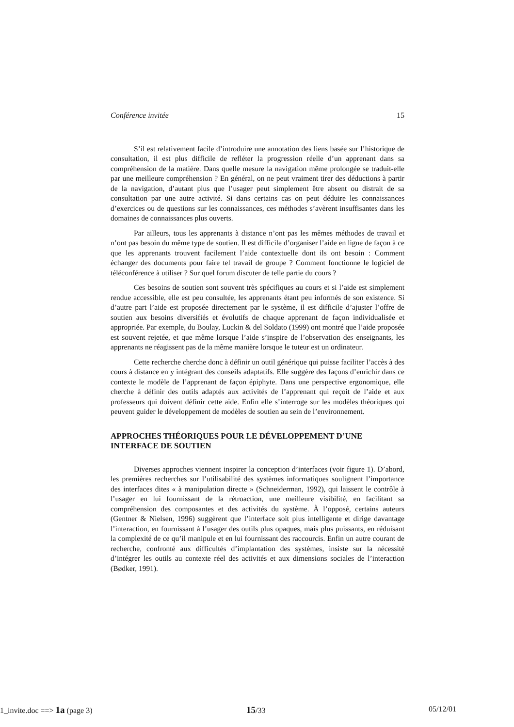Conférence invitée 15
S’il est relativement facile d’introduire une annotation des liens basée sur l’historique de consultation, il est plus difficile de refléter la progression réelle d’un apprenant dans sa compréhension de la matière. Dans quelle mesure la navigation même prolongée se traduit-elle par une meilleure compréhension ? En général, on ne peut vraiment tirer des déductions à partir de la navigation, d’autant plus que l’usager peut simplement être absent ou distrait de sa consultation par une autre activité. Si dans certains cas on peut déduire les connaissances d’exercices ou de questions sur les connaissances, ces méthodes s’avèrent insuffisantes dans les domaines de connaissances plus ouverts.
Par ailleurs, tous les apprenants à distance n’ont pas les mêmes méthodes de travail et n’ont pas besoin du même type de soutien. Il est difficile d’organiser l’aide en ligne de façon à ce que les apprenants trouvent facilement l’aide contextuelle dont ils ont besoin : Comment échanger des documents pour faire tel travail de groupe ? Comment fonctionne le logiciel de téléconférence à utiliser ? Sur quel forum discuter de telle partie du cours ?
Ces besoins de soutien sont souvent très spécifiques au cours et si l’aide est simplement rendue accessible, elle est peu consultée, les apprenants étant peu informés de son existence. Si d’autre part l’aide est proposée directement par le système, il est difficile d’ajuster l’offre de soutien aux besoins diversifiés et évolutifs de chaque apprenant de façon individualisée et appropriée. Par exemple, du Boulay, Luckin & del Soldato (1999) ont montré que l’aide proposée est souvent rejetée, et que même lorsque l’aide s’inspire de l’observation des enseignants, les apprenants ne réagissent pas de la même manière lorsque le tuteur est un ordinateur.
Cette recherche cherche donc à définir un outil générique qui puisse faciliter l’accès à des cours à distance en y intégrant des conseils adaptatifs. Elle suggère des façons d’enrichir dans ce contexte le modèle de l’apprenant de façon épiphyte. Dans une perspective ergonomique, elle cherche à définir des outils adaptés aux activités de l’apprenant qui reçoit de l’aide et aux professeurs qui doivent définir cette aide. Enfin elle s’interroge sur les modèles théoriques qui peuvent guider le développement de modèles de soutien au sein de l’environnement.
APPROCHES THÉORIQUES POUR LE DÉVELOPPEMENT D’UNE INTERFACE DE SOUTIEN
Diverses approches viennent inspirer la conception d’interfaces (voir figure 1). D’abord, les premières recherches sur l’utilisabilité des systèmes informatiques soulignent l’importance des interfaces dites « à manipulation directe » (Schneiderman, 1992), qui laissent le contrôle à l’usager en lui fournissant de la rétroaction, une meilleure visibilité, en facilitant sa compréhension des composantes et des activités du système. À l’opposé, certains auteurs (Gentner & Nielsen, 1996) suggèrent que l’interface soit plus intelligente et dirige davantage l’interaction, en fournissant à l’usager des outils plus opaques, mais plus puissants, en réduisant la complexité de ce qu’il manipule et en lui fournissant des raccourcis. Enfin un autre courant de recherche, confronté aux difficultés d’implantation des systèmes, insiste sur la nécessité d’intégrer les outils au contexte réel des activités et aux dimensions sociales de l’interaction (Bødker, 1991).
1_invite.doc ==> 1a (page 3) 15/33 05/12/01